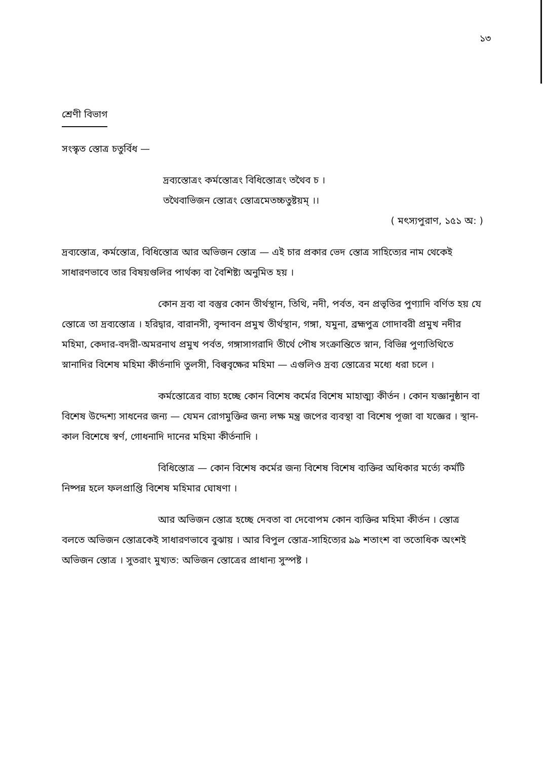১৩
শ্রেণী বিভাগ
সংস্কৃত স্তোত্র চতুর্বিধ —
দ্রব্যস্তোত্রং কর্মস্তোত্রং বিধিস্তোত্রং তথৈব চ ।
তথৈবাভিজন স্তোত্রং স্তোত্রমেতচ্চতুষ্টয়ম্ ।।
( মৎস্যপুরাণ, ১৫১ অ: )
দ্রব্যস্তোত্র, কর্মস্তোত্র, বিধিস্তোত্র আর অভিজন স্তোত্র — এই চার প্রকার ভেদ স্তোত্র সাহিত্যের নাম থেকেই সাধারণভাবে তার বিষয়গুলির পার্থক্য বা বৈশিষ্ট্য অনুমিত হয় ।
কোন দ্রব্য বা বস্তুর কোন তীর্থস্থান, তিথি, নদী, পর্বত, বন প্রভৃতির পুণ্যাদি বর্ণিত হয় যে স্তোত্রে তা দ্রব্যস্তোত্র । হরিদ্বার, বারানসী, বৃন্দাবন প্রমুখ তীর্থস্থান, গঙ্গা, যমুনা, ব্রহ্মপুত্র গোদাবরী প্রমুখ নদীর মহিমা, কেদার-বদরী-অমরনাথ প্রমুখ পর্বত, গঙ্গাসাগরাদি তীর্থে পৌষ সংক্রান্তিতে স্নান, বিভিন্ন পুণ্যতিথিতে স্নানাদির বিশেষ মহিমা কীর্তনাদি তুলসী, বিল্ববৃক্ষের মহিমা — এগুলিও দ্রব্য স্তোত্রের মধ্যে ধরা চলে ।
কর্মস্তোত্রের বাচ্য হচ্ছে কোন বিশেষ কর্মের বিশেষ মাহাত্ম্য কীর্তন । কোন যজ্ঞানুষ্ঠান বা বিশেষ উদ্দেশ্য সাধনের জন্য — যেমন রোগমুক্তির জন্য লক্ষ মন্ত্র জপের ব্যবস্থা বা বিশেষ পূজা বা যজ্ঞের । স্থান-কাল বিশেষে স্বর্ণ, গোধনাদি দানের মহিমা কীর্তনাদি ।
বিধিস্তোত্র — কোন বিশেষ কর্মের জন্য বিশেষ বিশেষ ব্যক্তির অধিকার মর্ত্যে কর্মটি নিষ্পন্ন হলে ফলপ্রাপ্তি বিশেষ মহিমার ঘোষণা ।
আর অভিজন স্তোত্র হচ্ছে দেবতা বা দেবোপম কোন ব্যক্তির মহিমা কীর্তন । স্তোত্র বলতে অভিজন স্তোত্রকেই সাধারণভাবে বুঝায় । আর বিপুল স্তোত্র-সাহিত্যের ৯৯ শতাংশ বা ততোধিক অংশই অভিজন স্তোত্র । সুতরাং মুখ্যত: অভিজন স্তোত্রের প্রাধান্য সুস্পষ্ট ।